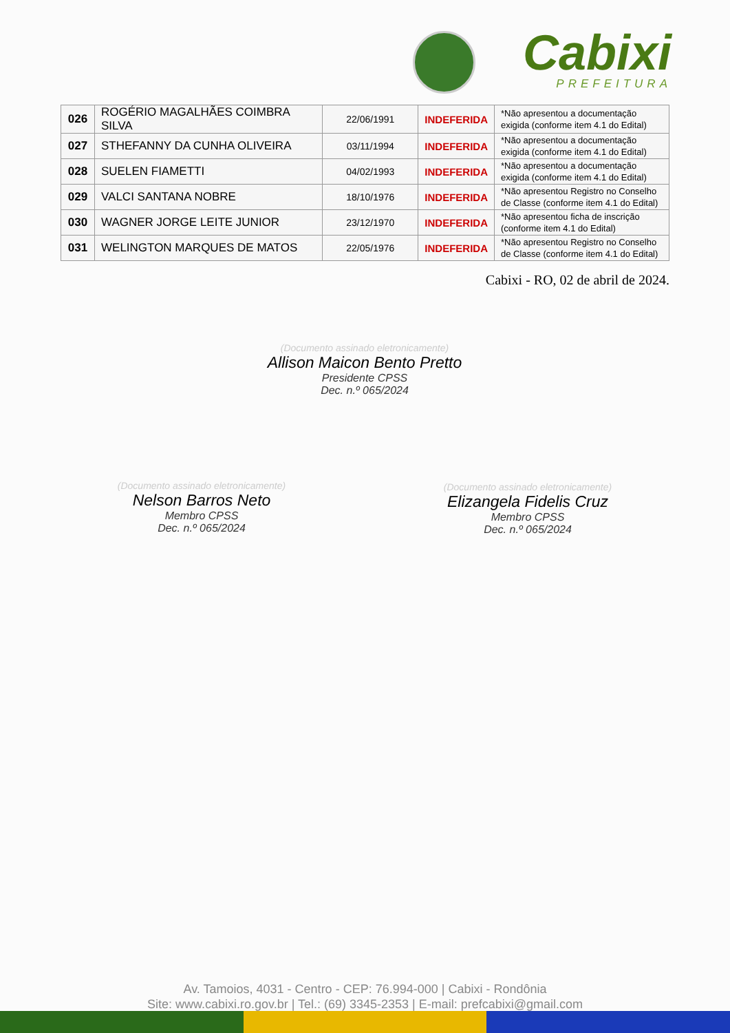Cabixi
PREFEITURA
| 026 | ROGÉRIO MAGALHÃES COIMBRA SILVA | 22/06/1991 | INDEFERIDA | *Não apresentou a documentação exigida (conforme item 4.1 do Edital) |
| 027 | STHEFANNY DA CUNHA OLIVEIRA | 03/11/1994 | INDEFERIDA | *Não apresentou a documentação exigida (conforme item 4.1 do Edital) |
| 028 | SUELEN FIAMETTI | 04/02/1993 | INDEFERIDA | *Não apresentou a documentação exigida (conforme item 4.1 do Edital) |
| 029 | VALCI SANTANA NOBRE | 18/10/1976 | INDEFERIDA | *Não apresentou Registro no Conselho de Classe (conforme item 4.1 do Edital) |
| 030 | WAGNER JORGE LEITE JUNIOR | 23/12/1970 | INDEFERIDA | *Não apresentou ficha de inscrição (conforme item 4.1 do Edital) |
| 031 | WELINGTON MARQUES DE MATOS | 22/05/1976 | INDEFERIDA | *Não apresentou Registro no Conselho de Classe (conforme item 4.1 do Edital) |
Cabixi - RO, 02 de abril de 2024.
(Documento assinado eletronicamente)
Allison Maicon Bento Pretto
Presidente CPSS
Dec. n.º 065/2024
(Documento assinado eletronicamente)
Nelson Barros Neto
Membro CPSS
Dec. n.º 065/2024
(Documento assinado eletronicamente)
Elizangela Fidelis Cruz
Membro CPSS
Dec. n.º 065/2024
Av. Tamoios, 4031 - Centro - CEP: 76.994-000 | Cabixi - Rondônia
Site: www.cabixi.ro.gov.br | Tel.: (69) 3345-2353 | E-mail: prefcabixi@gmail.com